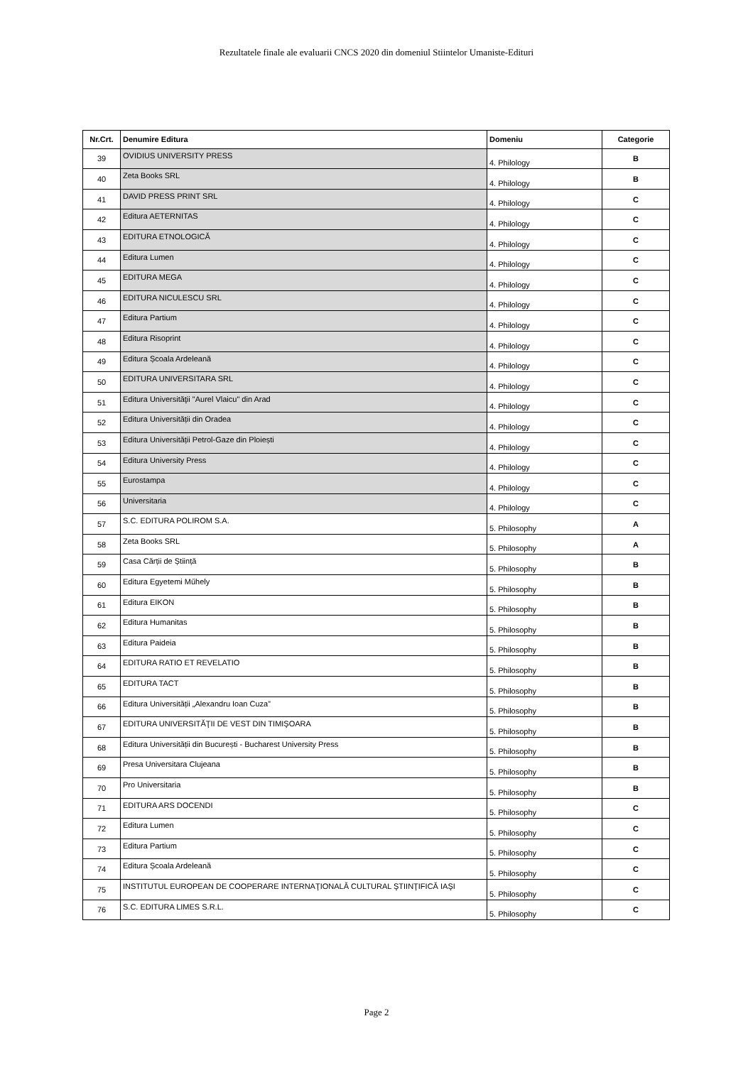Rezultatele finale ale evaluarii CNCS 2020 din domeniul Stiintelor Umaniste-Edituri
| Nr.Crt. | Denumire Editura | Domeniu | Categorie |
| --- | --- | --- | --- |
| 39 | OVIDIUS UNIVERSITY PRESS | 4. Philology | B |
| 40 | Zeta Books SRL | 4. Philology | B |
| 41 | DAVID PRESS PRINT SRL | 4. Philology | C |
| 42 | Editura AETERNITAS | 4. Philology | C |
| 43 | EDITURA ETNOLOGICĂ | 4. Philology | C |
| 44 | Editura Lumen | 4. Philology | C |
| 45 | EDITURA MEGA | 4. Philology | C |
| 46 | EDITURA NICULESCU SRL | 4. Philology | C |
| 47 | Editura Partium | 4. Philology | C |
| 48 | Editura Risoprint | 4. Philology | C |
| 49 | Editura Școala Ardeleană | 4. Philology | C |
| 50 | EDITURA UNIVERSITARA SRL | 4. Philology | C |
| 51 | Editura Universităţii "Aurel Vlaicu" din Arad | 4. Philology | C |
| 52 | Editura Universității din Oradea | 4. Philology | C |
| 53 | Editura Universității Petrol-Gaze din Ploiești | 4. Philology | C |
| 54 | Editura University Press | 4. Philology | C |
| 55 | Eurostampa | 4. Philology | C |
| 56 | Universitaria | 4. Philology | C |
| 57 | S.C. EDITURA POLIROM S.A. | 5. Philosophy | A |
| 58 | Zeta Books SRL | 5. Philosophy | A |
| 59 | Casa Cărții de Știință | 5. Philosophy | B |
| 60 | Editura Egyetemi Műhely | 5. Philosophy | B |
| 61 | Editura EIKON | 5. Philosophy | B |
| 62 | Editura Humanitas | 5. Philosophy | B |
| 63 | Editura Paideia | 5. Philosophy | B |
| 64 | EDITURA RATIO ET REVELATIO | 5. Philosophy | B |
| 65 | EDITURA TACT | 5. Philosophy | B |
| 66 | Editura Universității „Alexandru Ioan Cuza” | 5. Philosophy | B |
| 67 | EDITURA UNIVERSITĂŢII DE VEST DIN TIMIŞOARA | 5. Philosophy | B |
| 68 | Editura Universității din București - Bucharest University Press | 5. Philosophy | B |
| 69 | Presa Universitara Clujeana | 5. Philosophy | B |
| 70 | Pro Universitaria | 5. Philosophy | B |
| 71 | EDITURA ARS DOCENDI | 5. Philosophy | C |
| 72 | Editura Lumen | 5. Philosophy | C |
| 73 | Editura Partium | 5. Philosophy | C |
| 74 | Editura Școala Ardeleană | 5. Philosophy | C |
| 75 | INSTITUTUL EUROPEAN DE COOPERARE INTERNAŢIONALĂ CULTURAL ŞTIINŢIFICĂ IAŞI | 5. Philosophy | C |
| 76 | S.C. EDITURA LIMES S.R.L. | 5. Philosophy | C |
Page 2